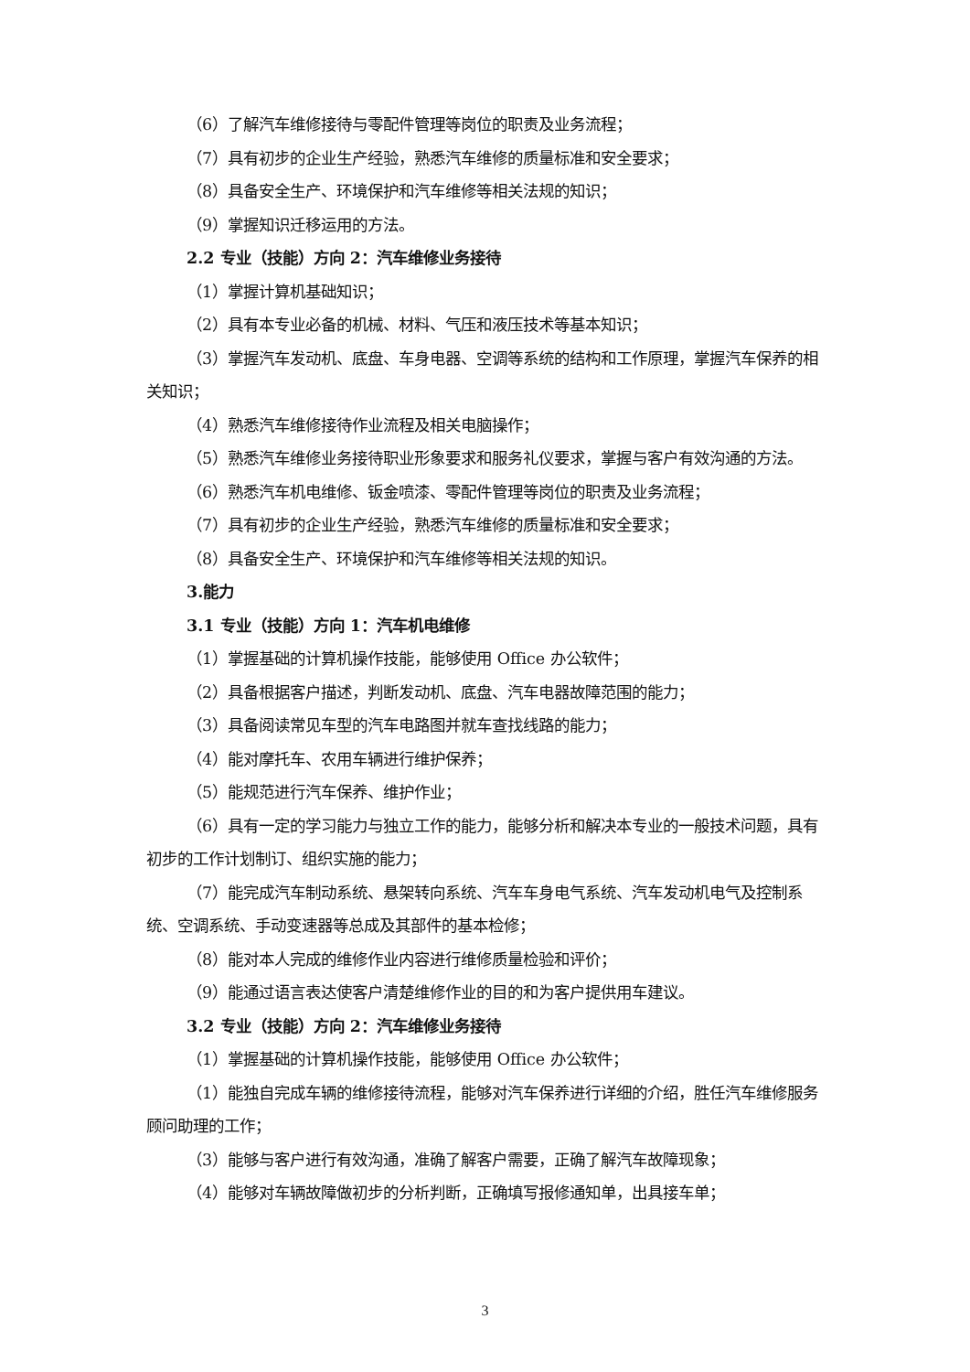（6）了解汽车维修接待与零配件管理等岗位的职责及业务流程；
（7）具有初步的企业生产经验，熟悉汽车维修的质量标准和安全要求；
（8）具备安全生产、环境保护和汽车维修等相关法规的知识；
（9）掌握知识迁移运用的方法。
2.2 专业（技能）方向 2：汽车维修业务接待
（1）掌握计算机基础知识；
（2）具有本专业必备的机械、材料、气压和液压技术等基本知识；
（3）掌握汽车发动机、底盘、车身电器、空调等系统的结构和工作原理，掌握汽车保养的相关知识；
（4）熟悉汽车维修接待作业流程及相关电脑操作；
（5）熟悉汽车维修业务接待职业形象要求和服务礼仪要求，掌握与客户有效沟通的方法。
（6）熟悉汽车机电维修、钣金喷漆、零配件管理等岗位的职责及业务流程；
（7）具有初步的企业生产经验，熟悉汽车维修的质量标准和安全要求；
（8）具备安全生产、环境保护和汽车维修等相关法规的知识。
3.能力
3.1 专业（技能）方向 1：汽车机电维修
（1）掌握基础的计算机操作技能，能够使用 Office 办公软件；
（2）具备根据客户描述，判断发动机、底盘、汽车电器故障范围的能力；
（3）具备阅读常见车型的汽车电路图并就车查找线路的能力；
（4）能对摩托车、农用车辆进行维护保养；
（5）能规范进行汽车保养、维护作业；
（6）具有一定的学习能力与独立工作的能力，能够分析和解决本专业的一般技术问题，具有初步的工作计划制订、组织实施的能力；
（7）能完成汽车制动系统、悬架转向系统、汽车车身电气系统、汽车发动机电气及控制系统、空调系统、手动变速器等总成及其部件的基本检修；
（8）能对本人完成的维修作业内容进行维修质量检验和评价；
（9）能通过语言表达使客户清楚维修作业的目的和为客户提供用车建议。
3.2 专业（技能）方向 2：汽车维修业务接待
（1）掌握基础的计算机操作技能，能够使用 Office 办公软件；
（1）能独自完成车辆的维修接待流程，能够对汽车保养进行详细的介绍，胜任汽车维修服务顾问助理的工作；
（3）能够与客户进行有效沟通，准确了解客户需要，正确了解汽车故障现象；
（4）能够对车辆故障做初步的分析判断，正确填写报修通知单，出具接车单；
3